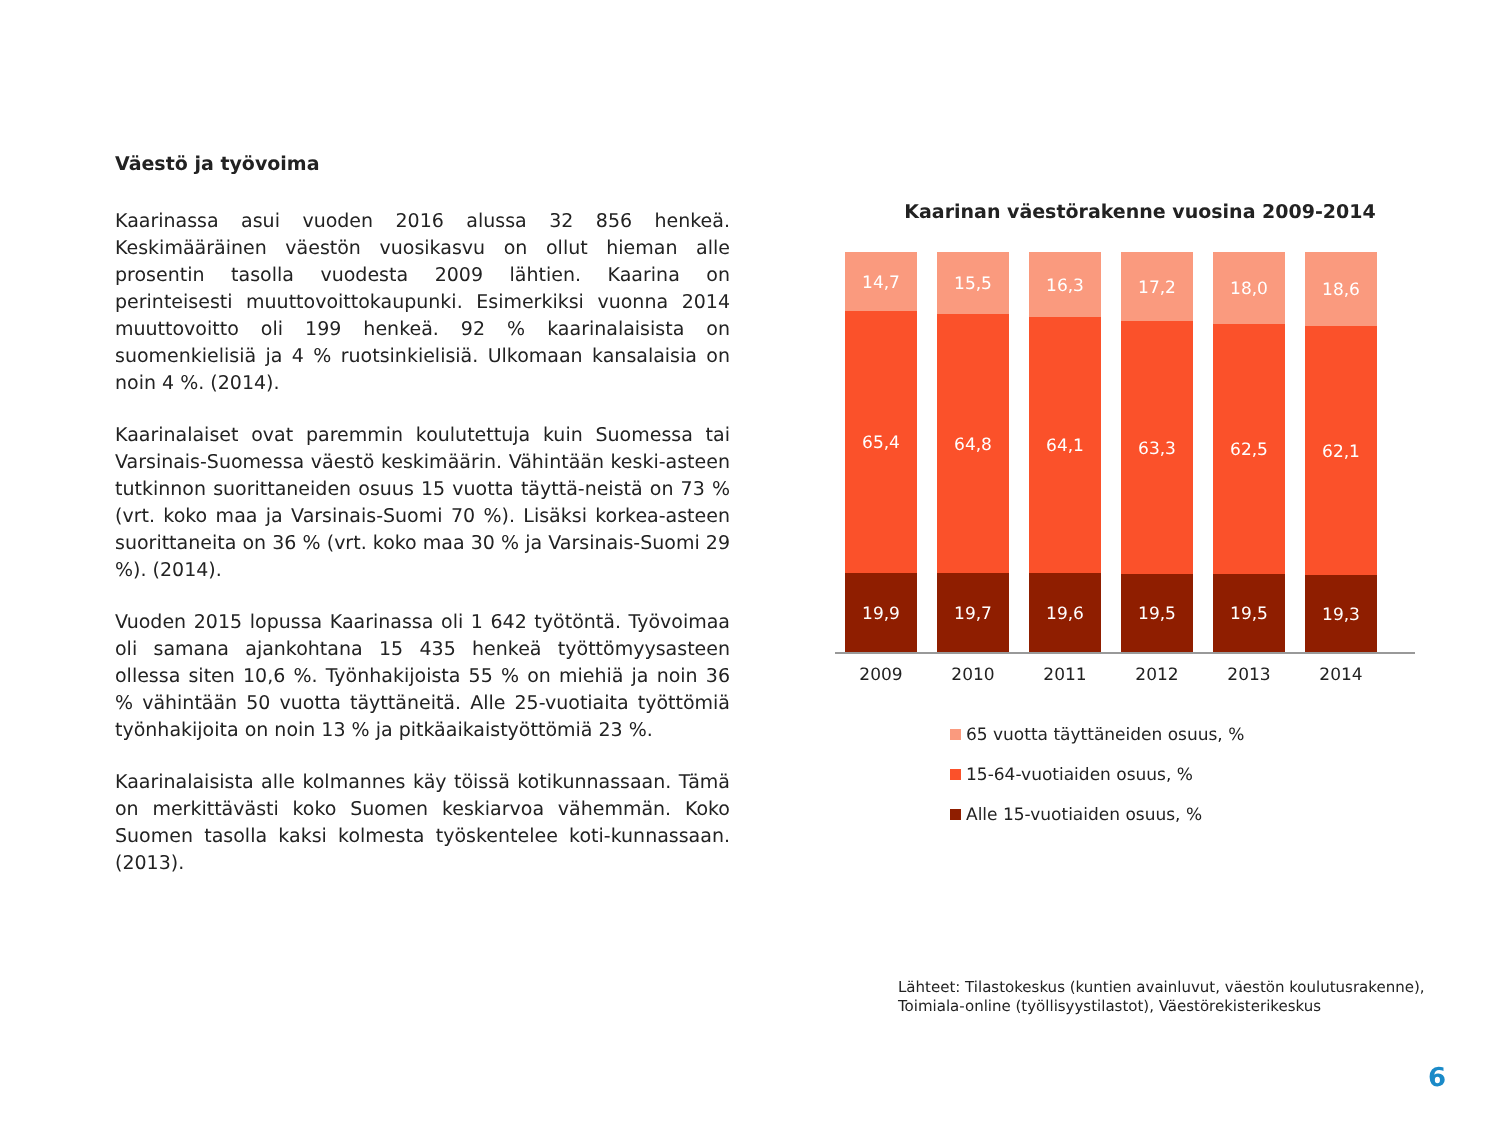Väestö ja työvoima
Kaarinassa asui vuoden 2016 alussa 32 856 henkeä. Keskimääräinen väestön vuosikasvu on ollut hieman alle prosentin tasolla vuodesta 2009 lähtien. Kaarina on perinteisesti muuttovoittokaupunki. Esimerkiksi vuonna 2014 muuttovoitto oli 199 henkeä. 92 % kaarinalaisista on suomenkielisiä ja 4 % ruotsinkielisiä. Ulkomaan kansalaisia on noin 4 %. (2014).
Kaarinalaiset ovat paremmin koulutettuja kuin Suomessa tai Varsinais-Suomessa väestö keskimäärin. Vähintään keski-asteen tutkinnon suorittaneiden osuus 15 vuotta täyttä-neistä on 73 % (vrt. koko maa ja Varsinais-Suomi 70 %). Lisäksi korkea-asteen suorittaneita on 36 % (vrt. koko maa 30 % ja Varsinais-Suomi 29 %). (2014).
Vuoden 2015 lopussa Kaarinassa oli 1 642 työtöntä. Työvoimaa oli samana ajankohtana 15 435 henkeä työttömyysasteen ollessa siten 10,6 %. Työnhakijoista 55 % on miehiä ja noin 36 % vähintään 50 vuotta täyttäneitä. Alle 25-vuotiaita työttömiä työnhakijoita on noin 13 % ja pitkäaikaistyöttömiä 23 %.
Kaarinalaisista alle kolmannes käy töissä kotikunnassaan. Tämä on merkittävästi koko Suomen keskiarvoa vähemmän. Koko Suomen tasolla kaksi kolmesta työskentelee koti-kunnassaan. (2013).
Kaarinan väestörakenne vuosina 2009-2014
14,7
65,4
19,9
15,5
64,8
19,7
16,3
64,1
19,6
17,2
63,3
19,5
18,0
62,5
19,5
18,6
62,1
19,3
2009 2010 2011 2012 2013 2014
65 vuotta täyttäneiden osuus, %
15-64-vuotiaiden osuus, %
Alle 15-vuotiaiden osuus, %
Lähteet: Tilastokeskus (kuntien avainluvut, väestön koulutusrakenne),
Toimiala-online (työllisyystilastot), Väestörekisterikeskus
6